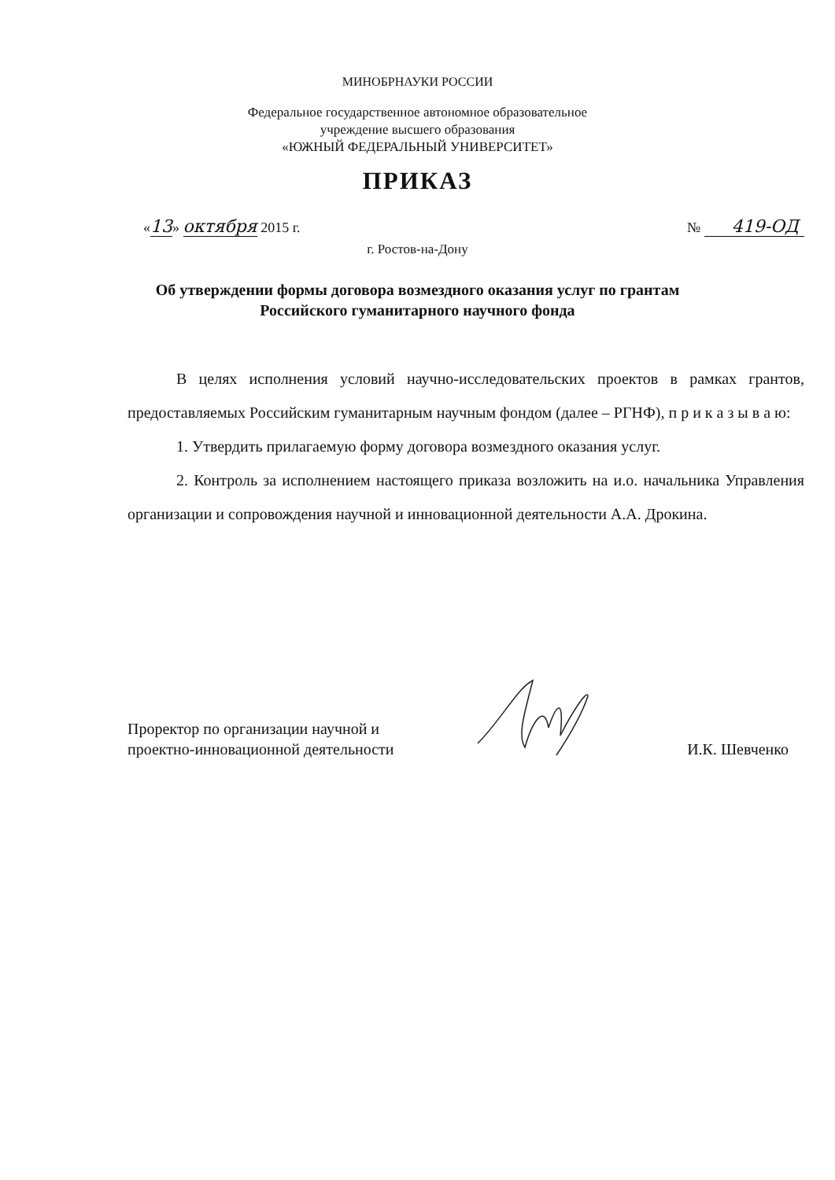МИНОБРНАУКИ РОССИИ
Федеральное государственное автономное образовательное
учреждение высшего образования
«ЮЖНЫЙ ФЕДЕРАЛЬНЫЙ УНИВЕРСИТЕТ»
ПРИКАЗ
«13» октября 2015 г. № 419-ОД
г. Ростов-на-Дону
Об утверждении формы договора возмездного оказания услуг по грантам
Российского гуманитарного научного фонда
В целях исполнения условий научно-исследовательских проектов в рамках грантов, предоставляемых Российским гуманитарным научным фондом (далее – РГНФ), п р и к а з ы в а ю:
1. Утвердить прилагаемую форму договора возмездного оказания услуг.
2. Контроль за исполнением настоящего приказа возложить на и.о. начальника Управления организации и сопровождения научной и инновационной деятельности А.А. Дрокина.
Проректор по организации научной и
проектно-инновационной деятельности И.К. Шевченко